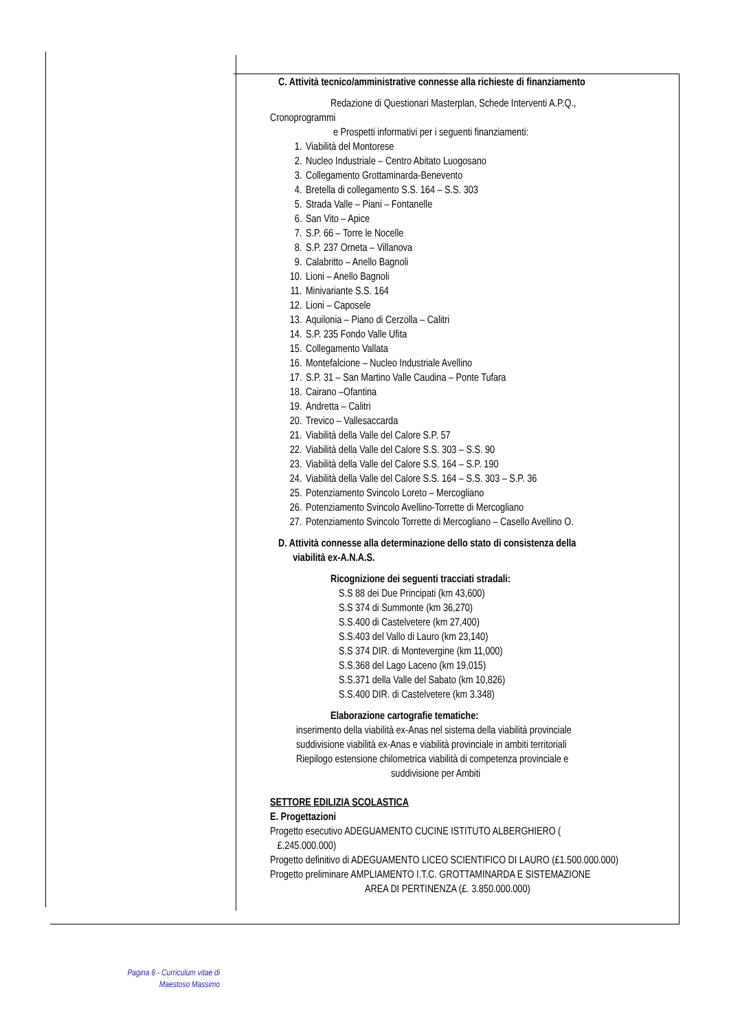C. Attività tecnico/amministrative connesse alla richieste di finanziamento
Redazione di Questionari Masterplan, Schede Interventi A.P.Q.,
Cronoprogrammi
e Prospetti informativi per i seguenti finanziamenti:
1. Viabilità del Montorese
2. Nucleo Industriale – Centro Abitato Luogosano
3. Collegamento Grottaminarda-Benevento
4. Bretella di collegamento S.S. 164 – S.S. 303
5. Strada Valle – Piani – Fontanelle
6. San Vito – Apice
7. S.P. 66 – Torre le Nocelle
8. S.P. 237 Orneta – Villanova
9. Calabritto – Anello Bagnoli
10. Lioni – Anello Bagnoli
11. Minivariante S.S. 164
12. Lioni – Caposele
13. Aquilonia – Piano di Cerzolla – Calitri
14. S.P. 235 Fondo Valle Ufita
15. Collegamento Vallata
16. Montefalcione – Nucleo Industriale Avellino
17. S.P. 31 – San Martino Valle Caudina – Ponte Tufara
18. Cairano –Ofantina
19. Andretta – Calitri
20. Trevico – Vallesaccarda
21. Viabilità della Valle del Calore S.P. 57
22. Viabilità della Valle del Calore S.S. 303 – S.S. 90
23. Viabilità della Valle del Calore S.S. 164 – S.P. 190
24. Viabilità della Valle del Calore S.S. 164 – S.S. 303 – S.P. 36
25. Potenziamento Svincolo Loreto – Mercogliano
26. Potenziamento Svincolo Avellino-Torrette di Mercogliano
27. Potenziamento Svincolo Torrette di Mercogliano – Casello Avellino O.
D. Attività connesse alla determinazione dello stato di consistenza della
viabilità ex-A.N.A.S.
Ricognizione dei seguenti tracciati stradali:
S.S 88 dei Due Principati (km 43,600)
S.S 374 di Summonte (km 36,270)
S.S.400 di Castelvetere (km 27,400)
S.S.403 del Vallo di Lauro (km 23,140)
S.S 374 DIR. di Montevergine (km 11,000)
S.S.368 del Lago Laceno (km 19,015)
S.S.371 della Valle del Sabato (km 10,826)
S.S.400 DIR. di Castelvetere (km 3.348)
Elaborazione cartografie tematiche:
inserimento della viabilità ex-Anas nel sistema della viabilità provinciale
suddivisione viabilità ex-Anas e viabilità provinciale in ambiti territoriali
Riepilogo estensione chilometrica viabilità di competenza provinciale e
suddivisione per Ambiti
SETTORE EDILIZIA SCOLASTICA
E. Progettazioni
Progetto esecutivo ADEGUAMENTO CUCINE ISTITUTO ALBERGHIERO (
£.245.000.000)
Progetto definitivo di ADEGUAMENTO LICEO SCIENTIFICO DI LAURO (£1.500.000.000)
Progetto preliminare AMPLIAMENTO I.T.C. GROTTAMINARDA E SISTEMAZIONE
AREA DI PERTINENZA (£. 3.850.000.000)
Pagina 6 - Curriculum vitae di
Maestoso Massimo